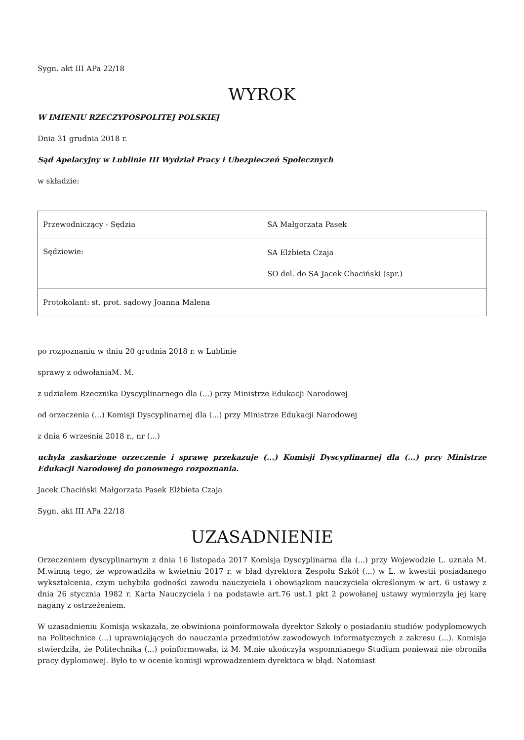Sygn. akt III APa 22/18
WYROK
W IMIENIU RZECZYPOSPOLITEJ POLSKIEJ
Dnia 31 grudnia 2018 r.
Sąd Apelacyjny w Lublinie III Wydział Pracy i Ubezpieczeń Społecznych
w składzie:
| Przewodniczący - Sędzia | SA Małgorzata Pasek |
| Sędziowie: | SA Elżbieta Czaja SO del. do SA Jacek Chaciński (spr.) |
| Protokolant: st. prot. sądowy Joanna Malena | |
po rozpoznaniu w dniu 20 grudnia 2018 r. w Lublinie
sprawy z odwołaniaM. M.
z udziałem Rzecznika Dyscyplinarnego dla (...) przy Ministrze Edukacji Narodowej
od orzeczenia (...) Komisji Dyscyplinarnej dla (...) przy Ministrze Edukacji Narodowej
z dnia 6 września 2018 r., nr (...)
uchyla zaskarżone orzeczenie i sprawę przekazuje (...) Komisji Dyscyplinarnej dla (...) przy Ministrze Edukacji Narodowej do ponownego rozpoznania.
Jacek Chaciński Małgorzata Pasek Elżbieta Czaja
Sygn. akt III APa 22/18
UZASADNIENIE
Orzeczeniem dyscyplinarnym z dnia 16 listopada 2017 Komisja Dyscyplinarna dla (...) przy Wojewodzie L. uznała M. M.winną tego, że wprowadziła w kwietniu 2017 r. w błąd dyrektora Zespołu Szkół (...) w L. w kwestii posiadanego wykształcenia, czym uchybiła godności zawodu nauczyciela i obowiązkom nauczyciela określonym w art. 6 ustawy z dnia 26 stycznia 1982 r. Karta Nauczyciela i na podstawie art.76 ust.1 pkt 2 powołanej ustawy wymierzyła jej karę nagany z ostrzeżeniem.
W uzasadnieniu Komisja wskazała, że obwiniona poinformowała dyrektor Szkoły o posiadaniu studiów podyplomowych na Politechnice (...) uprawniających do nauczania przedmiotów zawodowych informatycznych z zakresu (...). Komisja stwierdziła, że Politechnika (...) poinformowała, iż M. M.nie ukończyła wspomnianego Studium ponieważ nie obroniła pracy dyplomowej. Było to w ocenie komisji wprowadzeniem dyrektora w błąd. Natomiast